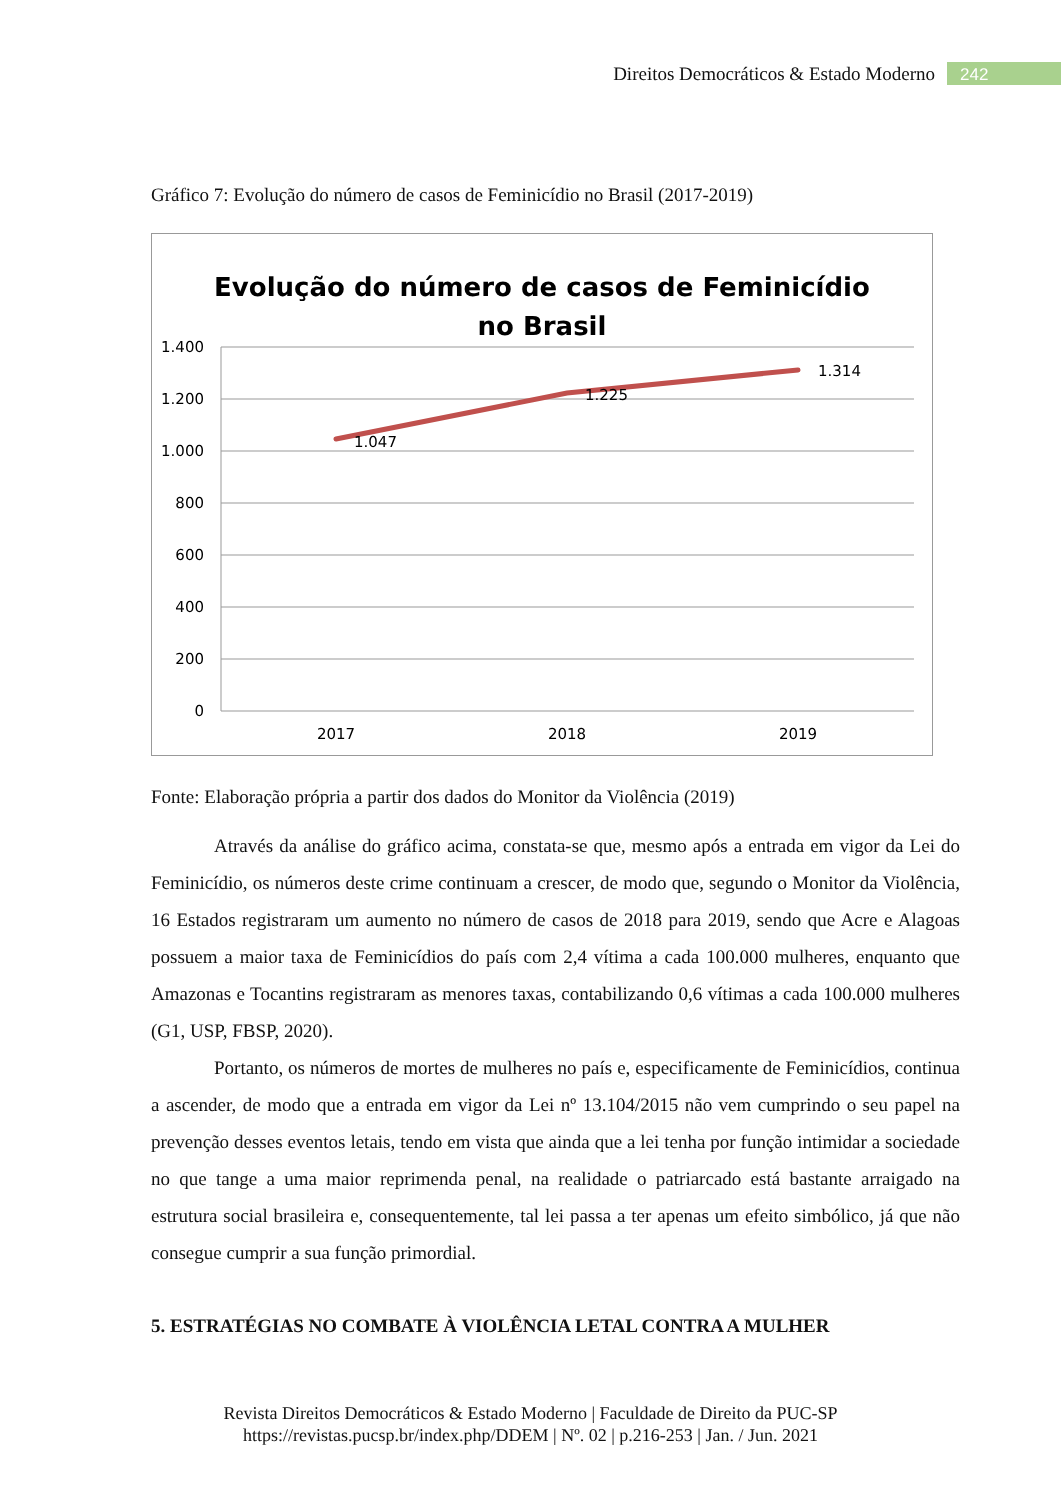Direitos Democráticos & Estado Moderno 242
Gráfico 7: Evolução do número de casos de Feminicídio no Brasil (2017-2019)
Evolução do número de casos de Feminicídio
no Brasil
1.400
1.200
1.000
800
600
400
200
0
2017
2018
2019
1.047
1.225
1.314
Fonte: Elaboração própria a partir dos dados do Monitor da Violência (2019)
Através da análise do gráfico acima, constata-se que, mesmo após a entrada em vigor da Lei do Feminicídio, os números deste crime continuam a crescer, de modo que, segundo o Monitor da Violência, 16 Estados registraram um aumento no número de casos de 2018 para 2019, sendo que Acre e Alagoas possuem a maior taxa de Feminicídios do país com 2,4 vítima a cada 100.000 mulheres, enquanto que Amazonas e Tocantins registraram as menores taxas, contabilizando 0,6 vítimas a cada 100.000 mulheres (G1, USP, FBSP, 2020).
Portanto, os números de mortes de mulheres no país e, especificamente de Feminicídios, continua a ascender, de modo que a entrada em vigor da Lei nº 13.104/2015 não vem cumprindo o seu papel na prevenção desses eventos letais, tendo em vista que ainda que a lei tenha por função intimidar a sociedade no que tange a uma maior reprimenda penal, na realidade o patriarcado está bastante arraigado na estrutura social brasileira e, consequentemente, tal lei passa a ter apenas um efeito simbólico, já que não consegue cumprir a sua função primordial.
5. ESTRATÉGIAS NO COMBATE À VIOLÊNCIA LETAL CONTRA A MULHER
Revista Direitos Democráticos & Estado Moderno | Faculdade de Direito da PUC-SP
https://revistas.pucsp.br/index.php/DDEM | Nº. 02 | p.216-253 | Jan. / Jun. 2021